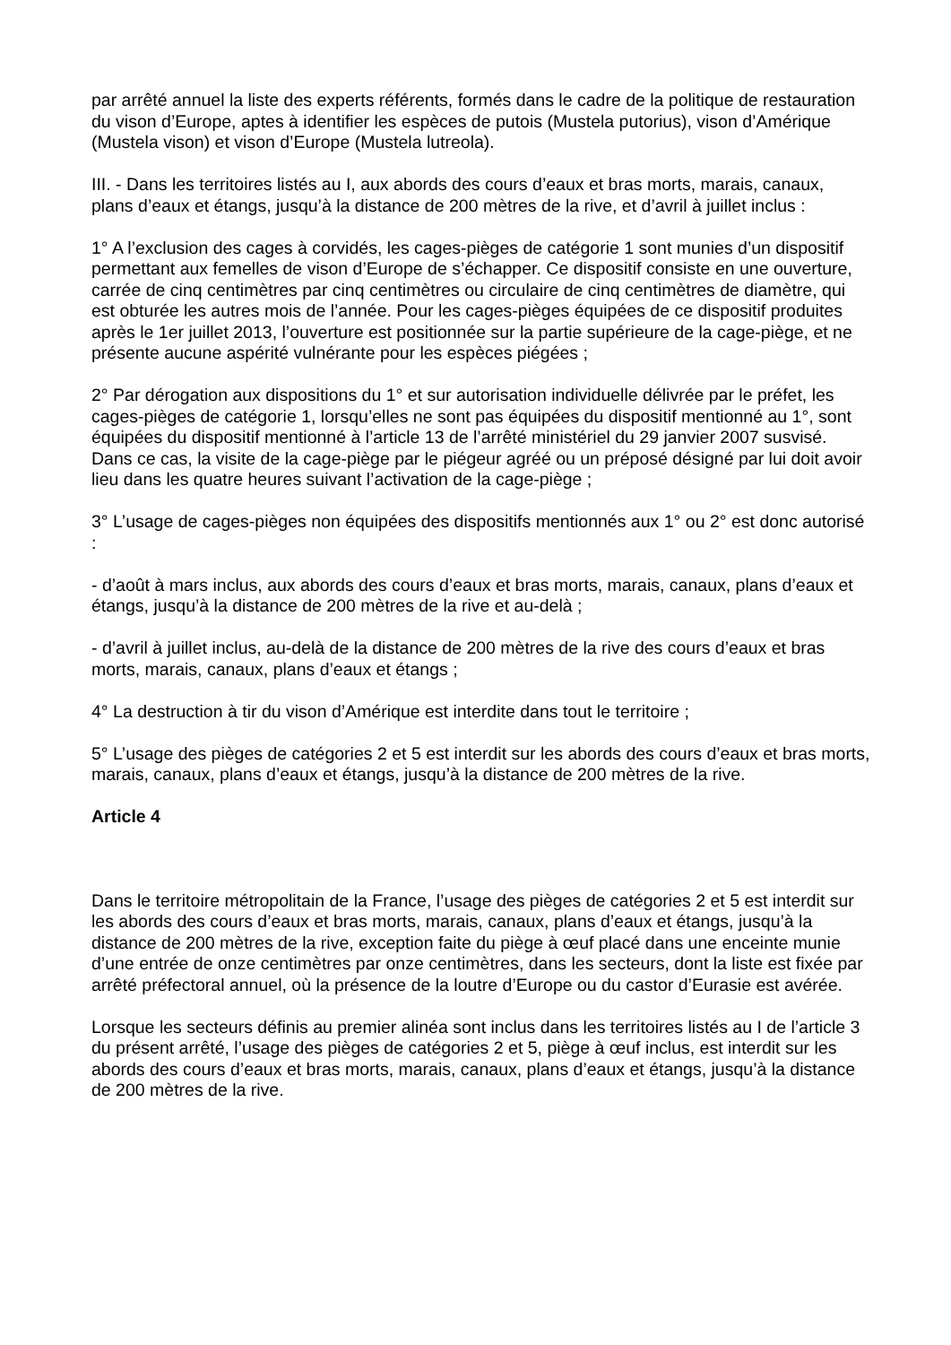par arrêté annuel la liste des experts référents, formés dans le cadre de la politique de restauration du vison d’Europe, aptes à identifier les espèces de putois (Mustela putorius), vison d’Amérique (Mustela vison) et vison d’Europe (Mustela lutreola).
III. - Dans les territoires listés au I, aux abords des cours d’eaux et bras morts, marais, canaux, plans d’eaux et étangs, jusqu’à la distance de 200 mètres de la rive, et d’avril à juillet inclus :
1° A l’exclusion des cages à corvidés, les cages-pièges de catégorie 1 sont munies d’un dispositif permettant aux femelles de vison d’Europe de s’échapper. Ce dispositif consiste en une ouverture, carrée de cinq centimètres par cinq centimètres ou circulaire de cinq centimètres de diamètre, qui est obturée les autres mois de l’année. Pour les cages-pièges équipées de ce dispositif produites après le 1er juillet 2013, l’ouverture est positionnée sur la partie supérieure de la cage-piège, et ne présente aucune aspérité vulnérante pour les espèces piégées ;
2° Par dérogation aux dispositions du 1° et sur autorisation individuelle délivrée par le préfet, les cages-pièges de catégorie 1, lorsqu’elles ne sont pas équipées du dispositif mentionné au 1°, sont équipées du dispositif mentionné à l’article 13 de l’arrêté ministériel du 29 janvier 2007 susvisé. Dans ce cas, la visite de la cage-piège par le piégeur agréé ou un préposé désigné par lui doit avoir lieu dans les quatre heures suivant l’activation de la cage-piège ;
3° L’usage de cages-pièges non équipées des dispositifs mentionnés aux 1° ou 2° est donc autorisé :
- d’août à mars inclus, aux abords des cours d’eaux et bras morts, marais, canaux, plans d’eaux et étangs, jusqu’à la distance de 200 mètres de la rive et au-delà ;
- d’avril à juillet inclus, au-delà de la distance de 200 mètres de la rive des cours d’eaux et bras morts, marais, canaux, plans d’eaux et étangs ;
4° La destruction à tir du vison d’Amérique est interdite dans tout le territoire ;
5° L’usage des pièges de catégories 2 et 5 est interdit sur les abords des cours d’eaux et bras morts, marais, canaux, plans d’eaux et étangs, jusqu’à la distance de 200 mètres de la rive.
Article 4
Dans le territoire métropolitain de la France, l’usage des pièges de catégories 2 et 5 est interdit sur les abords des cours d’eaux et bras morts, marais, canaux, plans d’eaux et étangs, jusqu’à la distance de 200 mètres de la rive, exception faite du piège à œuf placé dans une enceinte munie d’une entrée de onze centimètres par onze centimètres, dans les secteurs, dont la liste est fixée par arrêté préfectoral annuel, où la présence de la loutre d’Europe ou du castor d’Eurasie est avérée.
Lorsque les secteurs définis au premier alinéa sont inclus dans les territoires listés au I de l’article 3 du présent arrêté, l’usage des pièges de catégories 2 et 5, piège à œuf inclus, est interdit sur les abords des cours d’eaux et bras morts, marais, canaux, plans d’eaux et étangs, jusqu’à la distance de 200 mètres de la rive.